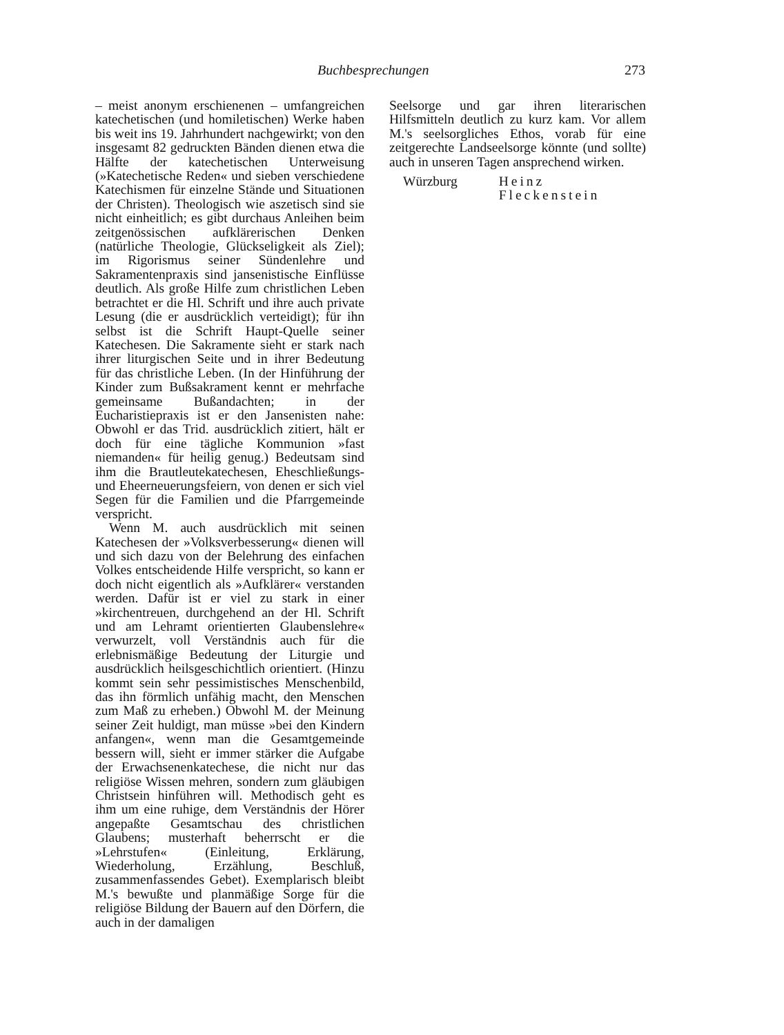Buchbesprechungen 273
– meist anonym erschienenen – umfangreichen katechetischen (und homiletischen) Werke haben bis weit ins 19. Jahrhundert nachgewirkt; von den insgesamt 82 gedruckten Bänden dienen etwa die Hälfte der katechetischen Unterweisung (»Katechetische Reden« und sieben verschiedene Katechismen für einzelne Stände und Situationen der Christen). Theologisch wie aszetisch sind sie nicht einheitlich; es gibt durchaus Anleihen beim zeitgenössischen aufklärerischen Denken (natürliche Theologie, Glückseligkeit als Ziel); im Rigorismus seiner Sündenlehre und Sakramentenpraxis sind jansenistische Einflüsse deutlich. Als große Hilfe zum christlichen Leben betrachtet er die Hl. Schrift und ihre auch private Lesung (die er ausdrücklich verteidigt); für ihn selbst ist die Schrift Haupt-Quelle seiner Katechesen. Die Sakramente sieht er stark nach ihrer liturgischen Seite und in ihrer Bedeutung für das christliche Leben. (In der Hinführung der Kinder zum Bußsakrament kennt er mehrfache gemeinsame Bußandachten; in der Eucharistiepraxis ist er den Jansenisten nahe: Obwohl er das Trid. ausdrücklich zitiert, hält er doch für eine tägliche Kommunion »fast niemanden« für heilig genug.) Bedeutsam sind ihm die Brautleutekatechesen, Eheschließungs- und Eheerneuerungsfeiern, von denen er sich viel Segen für die Familien und die Pfarrgemeinde verspricht.
Wenn M. auch ausdrücklich mit seinen Katechesen der »Volksverbesserung« dienen will und sich dazu von der Belehrung des einfachen Volkes entscheidende Hilfe verspricht, so kann er doch nicht eigentlich als »Aufklärer« verstanden werden. Dafür ist er viel zu stark in einer »kirchentreuen, durchgehend an der Hl. Schrift und am Lehramt orientierten Glaubenslehre« verwurzelt, voll Verständnis auch für die erlebnismäßige Bedeutung der Liturgie und ausdrücklich heilsgeschichtlich orientiert. (Hinzu kommt sein sehr pessimistisches Menschenbild, das ihn förmlich unfähig macht, den Menschen zum Maß zu erheben.) Obwohl M. der Meinung seiner Zeit huldigt, man müsse »bei den Kindern anfangen«, wenn man die Gesamtgemeinde bessern will, sieht er immer stärker die Aufgabe der Erwachsenenkatechese, die nicht nur das religiöse Wissen mehren, sondern zum gläubigen Christsein hinführen will. Methodisch geht es ihm um eine ruhige, dem Verständnis der Hörer angepaßte Gesamtschau des christlichen Glaubens; musterhaft beherrscht er die »Lehrstufen« (Einleitung, Erklärung, Wiederholung, Erzählung, Beschluß, zusammenfassendes Gebet). Exemplarisch bleibt M.'s bewußte und planmäßige Sorge für die religiöse Bildung der Bauern auf den Dörfern, die auch in der damaligen
Seelsorge und gar ihren literarischen Hilfsmitteln deutlich zu kurz kam. Vor allem M.'s seelsorgliches Ethos, vorab für eine zeitgerechte Landseelsorge könnte (und sollte) auch in unseren Tagen ansprechend wirken.
Würzburg Heinz Fleckenstein